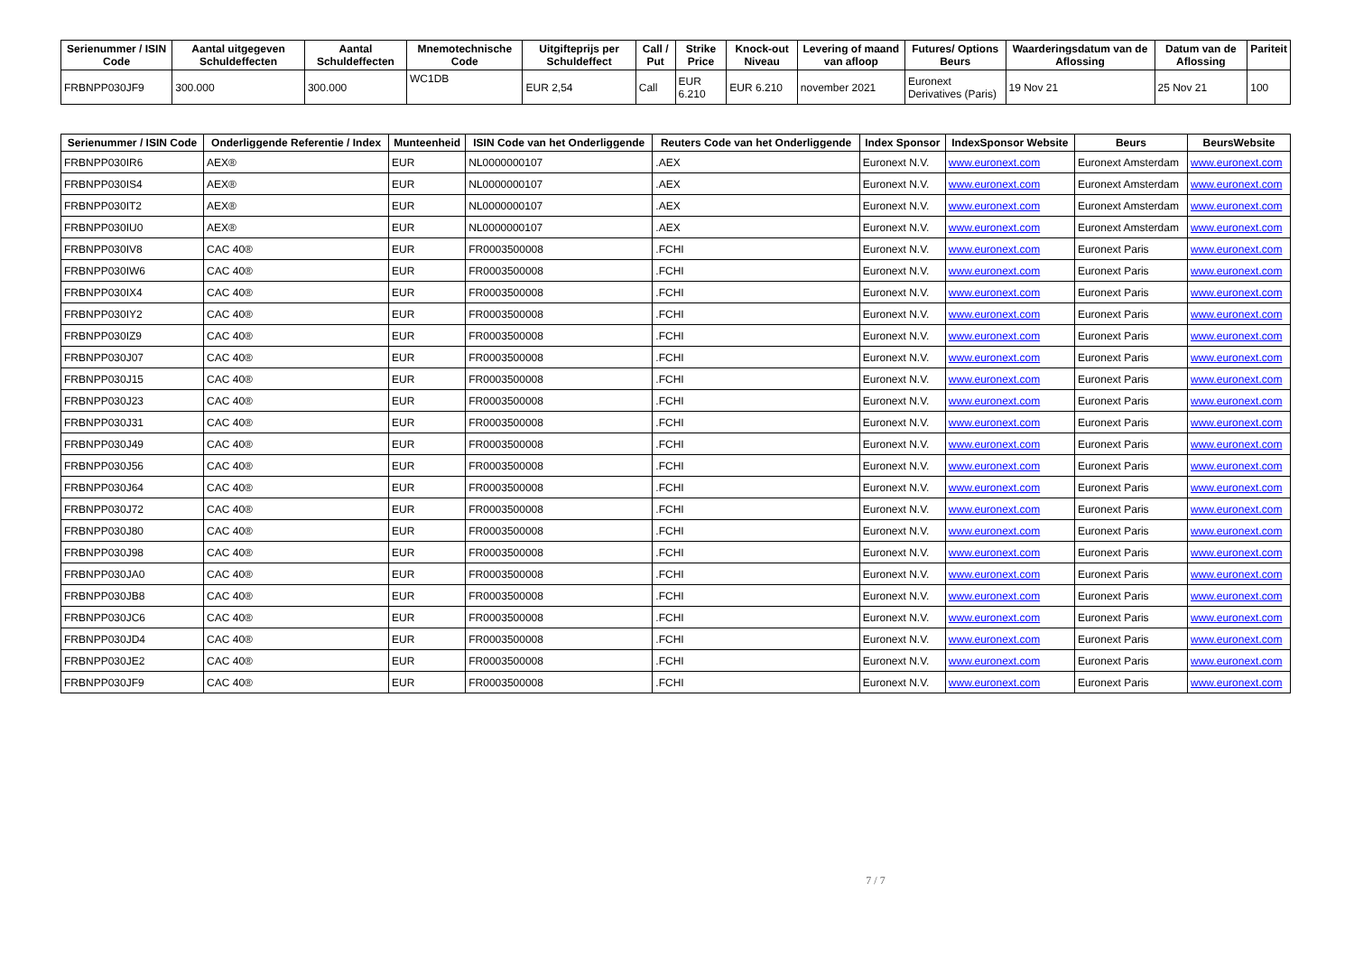| Serienummer / ISIN Code | Aantal uitgegeven Schuldeffecten | Aantal Schuldeffecten | Mnemotechnische Code | Uitgifteprijs per Schuldeffect | Call / Put | Strike Price | Knock-out Niveau | Levering of maand van afloop | Futures/ Options Beurs | Waarderingsdatum van de Aflossing | Datum van de Aflossing | Pariteit |
| --- | --- | --- | --- | --- | --- | --- | --- | --- | --- | --- | --- | --- |
| FRBNPP030JF9 | 300.000 | 300.000 | WC1DB | EUR 2,54 | Call | EUR 6.210 | EUR 6.210 | november 2021 | Euronext Derivatives (Paris) | 19 Nov 21 | 25 Nov 21 | 100 |
| Serienummer / ISIN Code | Onderliggende Referentie / Index | Munteenheid | ISIN Code van het Onderliggende | Reuters Code van het Onderliggende | Index Sponsor | IndexSponsor Website | Beurs | BeursWebsite |
| --- | --- | --- | --- | --- | --- | --- | --- | --- |
| FRBNPP030IR6 | AEX® | EUR | NL0000000107 | .AEX | Euronext N.V. | www.euronext.com | Euronext Amsterdam | www.euronext.com |
| FRBNPP030IS4 | AEX® | EUR | NL0000000107 | .AEX | Euronext N.V. | www.euronext.com | Euronext Amsterdam | www.euronext.com |
| FRBNPP030IT2 | AEX® | EUR | NL0000000107 | .AEX | Euronext N.V. | www.euronext.com | Euronext Amsterdam | www.euronext.com |
| FRBNPP030IU0 | AEX® | EUR | NL0000000107 | .AEX | Euronext N.V. | www.euronext.com | Euronext Amsterdam | www.euronext.com |
| FRBNPP030IV8 | CAC 40® | EUR | FR0003500008 | .FCHI | Euronext N.V. | www.euronext.com | Euronext Paris | www.euronext.com |
| FRBNPP030IW6 | CAC 40® | EUR | FR0003500008 | .FCHI | Euronext N.V. | www.euronext.com | Euronext Paris | www.euronext.com |
| FRBNPP030IX4 | CAC 40® | EUR | FR0003500008 | .FCHI | Euronext N.V. | www.euronext.com | Euronext Paris | www.euronext.com |
| FRBNPP030IY2 | CAC 40® | EUR | FR0003500008 | .FCHI | Euronext N.V. | www.euronext.com | Euronext Paris | www.euronext.com |
| FRBNPP030IZ9 | CAC 40® | EUR | FR0003500008 | .FCHI | Euronext N.V. | www.euronext.com | Euronext Paris | www.euronext.com |
| FRBNPP030J07 | CAC 40® | EUR | FR0003500008 | .FCHI | Euronext N.V. | www.euronext.com | Euronext Paris | www.euronext.com |
| FRBNPP030J15 | CAC 40® | EUR | FR0003500008 | .FCHI | Euronext N.V. | www.euronext.com | Euronext Paris | www.euronext.com |
| FRBNPP030J23 | CAC 40® | EUR | FR0003500008 | .FCHI | Euronext N.V. | www.euronext.com | Euronext Paris | www.euronext.com |
| FRBNPP030J31 | CAC 40® | EUR | FR0003500008 | .FCHI | Euronext N.V. | www.euronext.com | Euronext Paris | www.euronext.com |
| FRBNPP030J49 | CAC 40® | EUR | FR0003500008 | .FCHI | Euronext N.V. | www.euronext.com | Euronext Paris | www.euronext.com |
| FRBNPP030J56 | CAC 40® | EUR | FR0003500008 | .FCHI | Euronext N.V. | www.euronext.com | Euronext Paris | www.euronext.com |
| FRBNPP030J64 | CAC 40® | EUR | FR0003500008 | .FCHI | Euronext N.V. | www.euronext.com | Euronext Paris | www.euronext.com |
| FRBNPP030J72 | CAC 40® | EUR | FR0003500008 | .FCHI | Euronext N.V. | www.euronext.com | Euronext Paris | www.euronext.com |
| FRBNPP030J80 | CAC 40® | EUR | FR0003500008 | .FCHI | Euronext N.V. | www.euronext.com | Euronext Paris | www.euronext.com |
| FRBNPP030J98 | CAC 40® | EUR | FR0003500008 | .FCHI | Euronext N.V. | www.euronext.com | Euronext Paris | www.euronext.com |
| FRBNPP030JA0 | CAC 40® | EUR | FR0003500008 | .FCHI | Euronext N.V. | www.euronext.com | Euronext Paris | www.euronext.com |
| FRBNPP030JB8 | CAC 40® | EUR | FR0003500008 | .FCHI | Euronext N.V. | www.euronext.com | Euronext Paris | www.euronext.com |
| FRBNPP030JC6 | CAC 40® | EUR | FR0003500008 | .FCHI | Euronext N.V. | www.euronext.com | Euronext Paris | www.euronext.com |
| FRBNPP030JD4 | CAC 40® | EUR | FR0003500008 | .FCHI | Euronext N.V. | www.euronext.com | Euronext Paris | www.euronext.com |
| FRBNPP030JE2 | CAC 40® | EUR | FR0003500008 | .FCHI | Euronext N.V. | www.euronext.com | Euronext Paris | www.euronext.com |
| FRBNPP030JF9 | CAC 40® | EUR | FR0003500008 | .FCHI | Euronext N.V. | www.euronext.com | Euronext Paris | www.euronext.com |
7 / 7